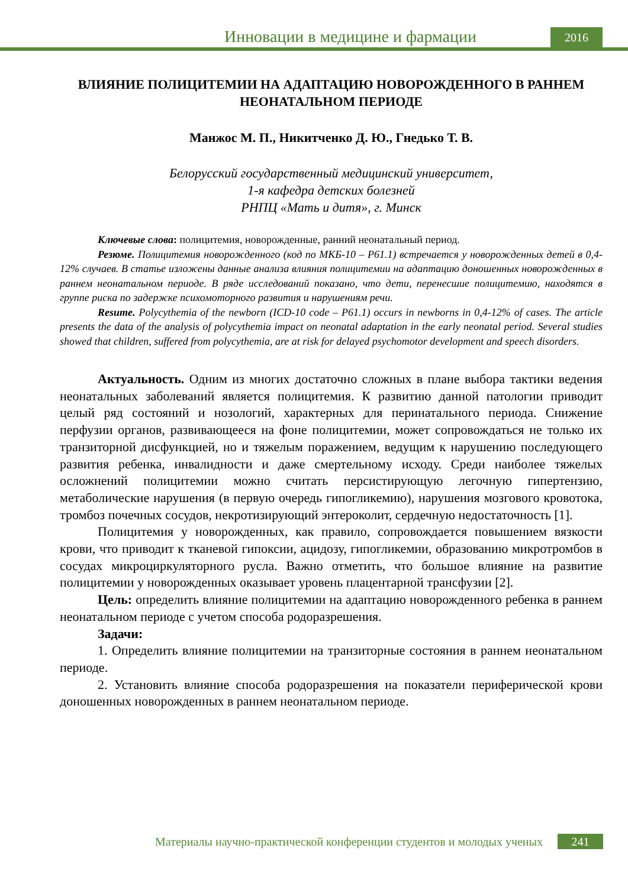Инновации в медицине и фармации
2016
ВЛИЯНИЕ ПОЛИЦИТЕМИИ НА АДАПТАЦИЮ НОВОРОЖДЕННОГО В РАННЕМ НЕОНАТАЛЬНОМ ПЕРИОДЕ
Манжос М. П., Никитченко Д. Ю., Гнедько Т. В.
Белорусский государственный медицинский университет,
1-я кафедра детских болезней
РНПЦ «Мать и дитя», г. Минск
Ключевые слова: полицитемия, новорожденные, ранний неонатальный период.
Резюме. Полицитемия новорожденного (код по МКБ-10 – P61.1) встречается у новорожденных детей в 0,4-12% случаев. В статье изложены данные анализа влияния полицитемии на адаптацию доношенных новорожденных в раннем неонатальном периоде. В ряде исследований показано, что дети, перенесшие полицитемию, находятся в группе риска по задержке психомоторного развития и нарушениям речи.
Resume. Polycythemia of the newborn (ICD-10 code – P61.1) occurs in newborns in 0,4-12% of cases. The article presents the data of the analysis of polycythemia impact on neonatal adaptation in the early neonatal period. Several studies showed that children, suffered from polycythemia, are at risk for delayed psychomotor development and speech disorders.
Актуальность. Одним из многих достаточно сложных в плане выбора тактики ведения неонатальных заболеваний является полицитемия. К развитию данной патологии приводит целый ряд состояний и нозологий, характерных для перинатального периода. Снижение перфузии органов, развивающееся на фоне полицитемии, может сопровождаться не только их транзиторной дисфункцией, но и тяжелым поражением, ведущим к нарушению последующего развития ребенка, инвалидности и даже смертельному исходу. Среди наиболее тяжелых осложнений полицитемии можно считать персистирующую легочную гипертензию, метаболические нарушения (в первую очередь гипогликемию), нарушения мозгового кровотока, тромбоз почечных сосудов, некротизирующий энтероколит, сердечную недостаточность [1].
Полицитемия у новорожденных, как правило, сопровождается повышением вязкости крови, что приводит к тканевой гипоксии, ацидозу, гипогликемии, образованию микротромбов в сосудах микроциркуляторного русла. Важно отметить, что большое влияние на развитие полицитемии у новорожденных оказывает уровень плацентарной трансфузии [2].
Цель: определить влияние полицитемии на адаптацию новорожденного ребенка в раннем неонатальном периоде с учетом способа родоразрешения.
Задачи:
1. Определить влияние полицитемии на транзиторные состояния в раннем неонатальном периоде.
2. Установить влияние способа родоразрешения на показатели периферической крови доношенных новорожденных в раннем неонатальном периоде.
Материалы научно-практической конференции студентов и молодых ученых
241